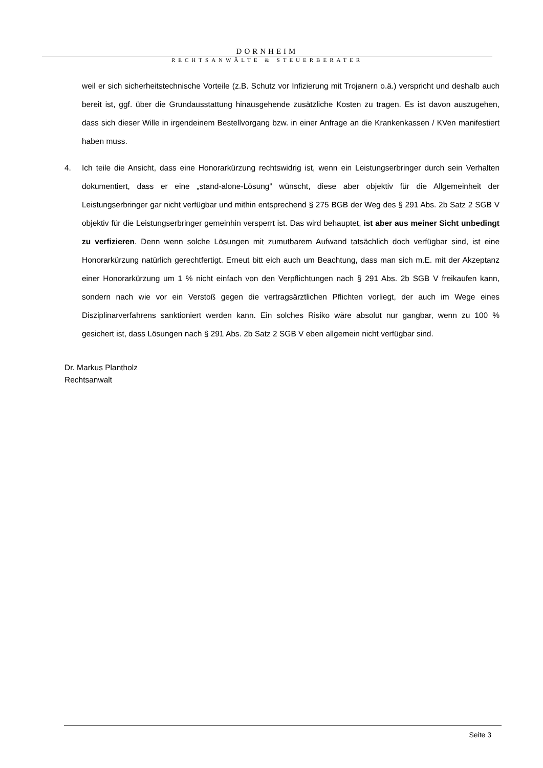DORNHEIM
RECHTSANWÄLTE & STEUERBERATER
weil er sich sicherheitstechnische Vorteile (z.B. Schutz vor Infizierung mit Trojanern o.ä.) verspricht und deshalb auch bereit ist, ggf. über die Grundausstattung hinausgehende zusätzliche Kosten zu tragen. Es ist davon auszugehen, dass sich dieser Wille in irgendeinem Bestellvorgang bzw. in einer Anfrage an die Krankenkassen / KVen manifestiert haben muss.
4. Ich teile die Ansicht, dass eine Honorarkürzung rechtswidrig ist, wenn ein Leistungserbringer durch sein Verhalten dokumentiert, dass er eine „stand-alone-Lösung“ wünscht, diese aber objektiv für die Allgemeinheit der Leistungserbringer gar nicht verfügbar und mithin entsprechend § 275 BGB der Weg des § 291 Abs. 2b Satz 2 SGB V objektiv für die Leistungserbringer gemeinhin versperrt ist. Das wird behauptet, ist aber aus meiner Sicht unbedingt zu verfizieren. Denn wenn solche Lösungen mit zumutbarem Aufwand tatsächlich doch verfügbar sind, ist eine Honorarkürzung natürlich gerechtfertigt. Erneut bitt eich auch um Beachtung, dass man sich m.E. mit der Akzeptanz einer Honorarkürzung um 1 % nicht einfach von den Verpflichtungen nach § 291 Abs. 2b SGB V freikaufen kann, sondern nach wie vor ein Verstoß gegen die vertragsärztlichen Pflichten vorliegt, der auch im Wege eines Disziplinarverfahrens sanktioniert werden kann. Ein solches Risiko wäre absolut nur gangbar, wenn zu 100 % gesichert ist, dass Lösungen nach § 291 Abs. 2b Satz 2 SGB V eben allgemein nicht verfügbar sind.
Dr. Markus Plantholz
Rechtsanwalt
Seite 3